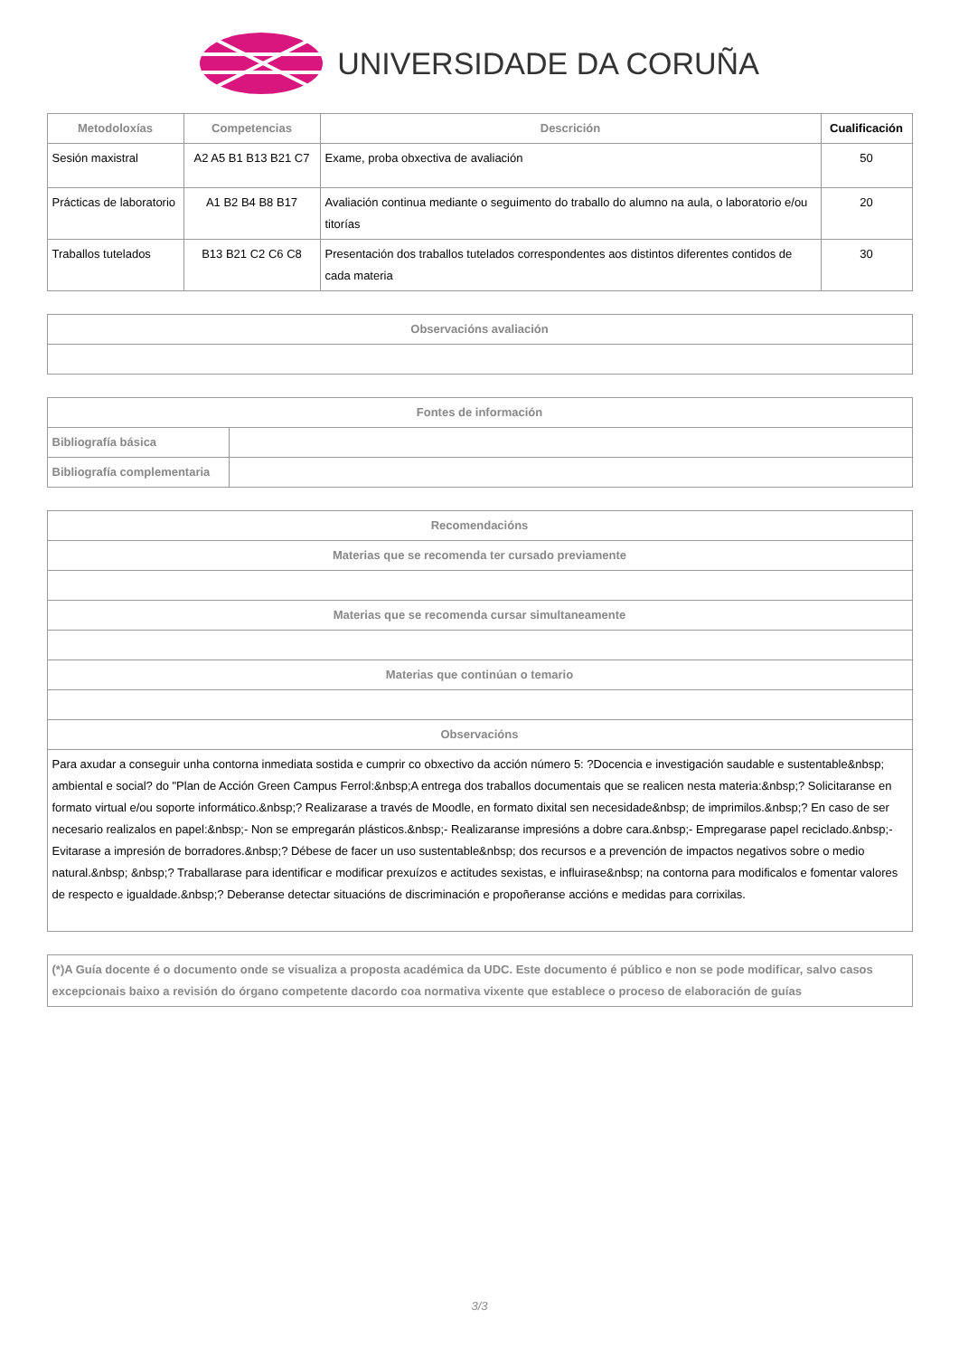UNIVERSIDADE DA CORUÑA
| Metodoloxías | Competencias | Descrición | Cualificación |
| --- | --- | --- | --- |
| Sesión maxistral | A2 A5 B1 B13 B21 C7 | Exame, proba obxectiva de avaliación | 50 |
| Prácticas de laboratorio | A1 B2 B4 B8 B17 | Avaliación continua mediante o seguimento do traballo do alumno na aula, o laboratorio e/ou titorías | 20 |
| Traballos tutelados | B13 B21 C2 C6 C8 | Presentación dos traballos tutelados correspondentes aos distintos diferentes contidos de cada materia | 30 |
| Observacións avaliación |
| --- |
| Fontes de información | |
| --- | --- |
| Bibliografía básica | |
| Bibliografía complementaria | |
| Recomendacións |
| --- |
| Materias que se recomenda ter cursado previamente |
| Materias que se recomenda cursar simultaneamente |
| Materias que continúan o temario |
| Observacións |
| Para axudar a conseguir unha contorna inmediata sostida e cumprir co obxectivo da acción número 5: ?Docencia e investigación saudable e sustentable&nbsp; ambiental e social? do "Plan de Acción Green Campus Ferrol:&nbsp;A entrega dos traballos documentais que se realicen nesta materia:&nbsp;? Solicitaranse en formato virtual e/ou soporte informático.&nbsp;? Realizarase a través de Moodle, en formato dixital sen necesidade&nbsp; de imprimilos.&nbsp;? En caso de ser necesario realizalos en papel:&nbsp;- Non se empregarán plásticos.&nbsp;- Realizaranse impresións a dobre cara.&nbsp;- Empregarase papel reciclado.&nbsp;- Evitarase a impresión de borradores.&nbsp;? Débese de facer un uso sustentable&nbsp; dos recursos e a prevención de impactos negativos sobre o medio natural.&nbsp; &nbsp;? Traballarase para identificar e modificar prexuízos e actitudes sexistas, e influirase&nbsp; na contorna para modificalos e fomentar valores de respecto e igualdade.&nbsp;? Deberanse detectar situacións de discriminación e propoñeranse accións e medidas para corrixilas. |
| (*)A Guía docente é o documento onde se visualiza a proposta académica da UDC. Este documento é público e non se pode modificar, salvo casos excepcionais baixo a revisión do órgano competente dacordo coa normativa vixente que establece o proceso de elaboración de guías |
| --- |
3/3